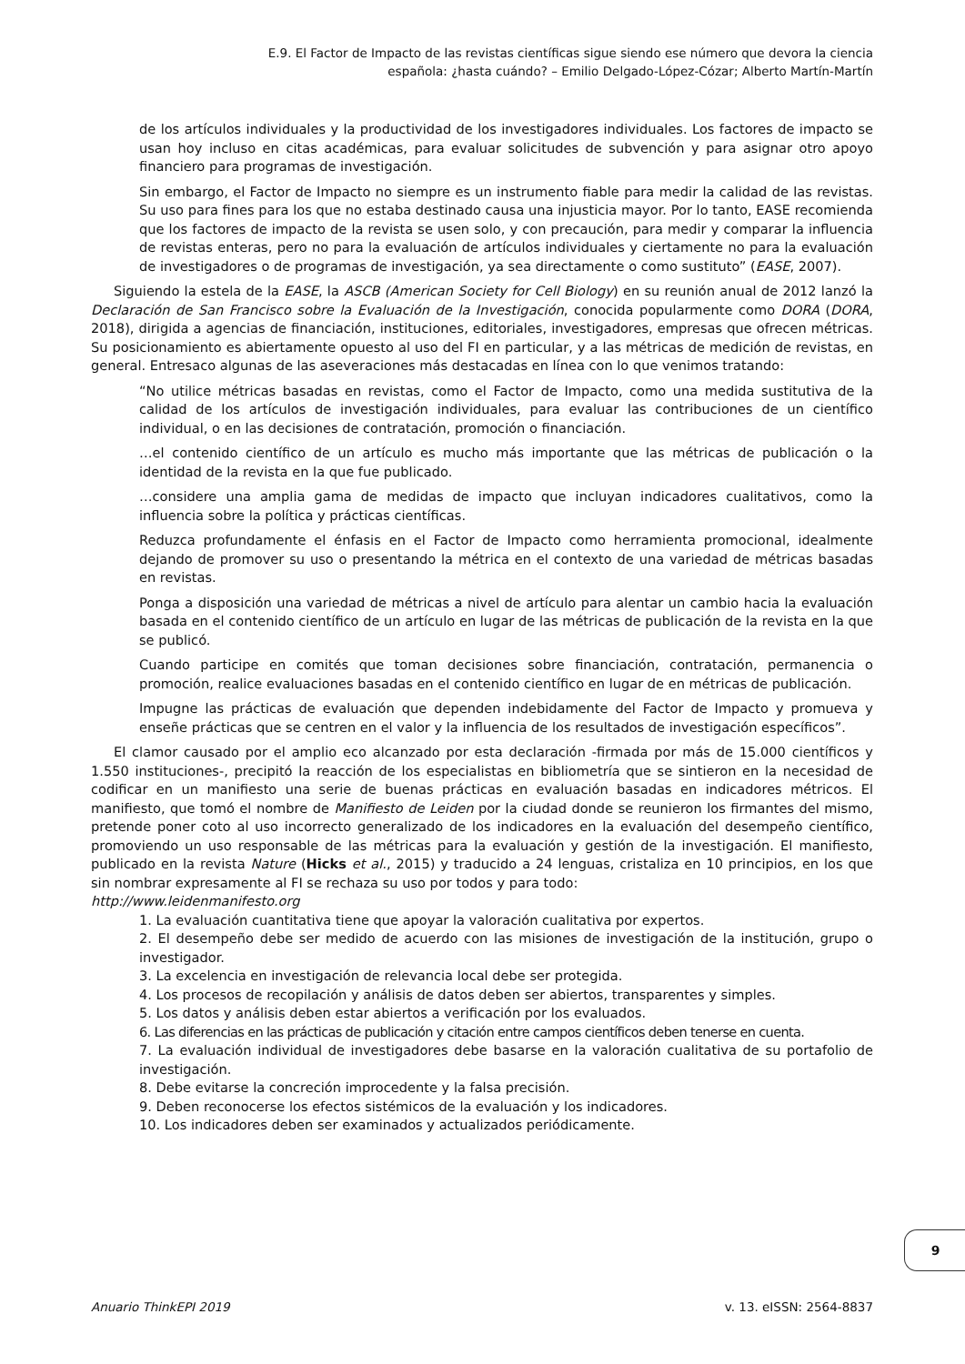E.9. El Factor de Impacto de las revistas científicas sigue siendo ese número que devora la ciencia
española: ¿hasta cuándo? – Emilio Delgado-López-Cózar; Alberto Martín-Martín
de los artículos individuales y la productividad de los investigadores individuales. Los factores de impacto se usan hoy incluso en citas académicas, para evaluar solicitudes de subvención y para asignar otro apoyo financiero para programas de investigación.
Sin embargo, el Factor de Impacto no siempre es un instrumento fiable para medir la calidad de las revistas. Su uso para fines para los que no estaba destinado causa una injusticia mayor. Por lo tanto, EASE recomienda que los factores de impacto de la revista se usen solo, y con precaución, para medir y comparar la influencia de revistas enteras, pero no para la evaluación de artículos individuales y ciertamente no para la evaluación de investigadores o de programas de investigación, ya sea directamente o como sustituto” (EASE, 2007).
Siguiendo la estela de la EASE, la ASCB (American Society for Cell Biology) en su reunión anual de 2012 lanzó la Declaración de San Francisco sobre la Evaluación de la Investigación, conocida popularmente como DORA (DORA, 2018), dirigida a agencias de financiación, instituciones, editoriales, investigadores, empresas que ofrecen métricas. Su posicionamiento es abiertamente opuesto al uso del FI en particular, y a las métricas de medición de revistas, en general. Entresaco algunas de las aseveraciones más destacadas en línea con lo que venimos tratando:
“No utilice métricas basadas en revistas, como el Factor de Impacto, como una medida sustitutiva de la calidad de los artículos de investigación individuales, para evaluar las contribuciones de un científico individual, o en las decisiones de contratación, promoción o financiación.
…el contenido científico de un artículo es mucho más importante que las métricas de publicación o la identidad de la revista en la que fue publicado.
…considere una amplia gama de medidas de impacto que incluyan indicadores cualitativos, como la influencia sobre la política y prácticas científicas.
Reduzca profundamente el énfasis en el Factor de Impacto como herramienta promocional, idealmente dejando de promover su uso o presentando la métrica en el contexto de una variedad de métricas basadas en revistas.
Ponga a disposición una variedad de métricas a nivel de artículo para alentar un cambio hacia la evaluación basada en el contenido científico de un artículo en lugar de las métricas de publicación de la revista en la que se publicó.
Cuando participe en comités que toman decisiones sobre financiación, contratación, permanencia o promoción, realice evaluaciones basadas en el contenido científico en lugar de en métricas de publicación.
Impugne las prácticas de evaluación que dependen indebidamente del Factor de Impacto y promueva y enseñe prácticas que se centren en el valor y la influencia de los resultados de investigación específicos”.
El clamor causado por el amplio eco alcanzado por esta declaración -firmada por más de 15.000 científicos y 1.550 instituciones-, precipitó la reacción de los especialistas en bibliometría que se sintieron en la necesidad de codificar en un manifiesto una serie de buenas prácticas en evaluación basadas en indicadores métricos. El manifiesto, que tomó el nombre de Manifiesto de Leiden por la ciudad donde se reunieron los firmantes del mismo, pretende poner coto al uso incorrecto generalizado de los indicadores en la evaluación del desempeño científico, promoviendo un uso responsable de las métricas para la evaluación y gestión de la investigación. El manifiesto, publicado en la revista Nature (Hicks et al., 2015) y traducido a 24 lenguas, cristaliza en 10 principios, en los que sin nombrar expresamente al FI se rechaza su uso por todos y para todo:
http://www.leidenmanifesto.org
1. La evaluación cuantitativa tiene que apoyar la valoración cualitativa por expertos.
2. El desempeño debe ser medido de acuerdo con las misiones de investigación de la institución, grupo o investigador.
3. La excelencia en investigación de relevancia local debe ser protegida.
4. Los procesos de recopilación y análisis de datos deben ser abiertos, transparentes y simples.
5. Los datos y análisis deben estar abiertos a verificación por los evaluados.
6. Las diferencias en las prácticas de publicación y citación entre campos científicos deben tenerse en cuenta.
7. La evaluación individual de investigadores debe basarse en la valoración cualitativa de su portafolio de investigación.
8. Debe evitarse la concreción improcedente y la falsa precisión.
9. Deben reconocerse los efectos sistémicos de la evaluación y los indicadores.
10. Los indicadores deben ser examinados y actualizados periódicamente.
9
Anuario ThinkEPI 2019 v. 13. eISSN: 2564-8837